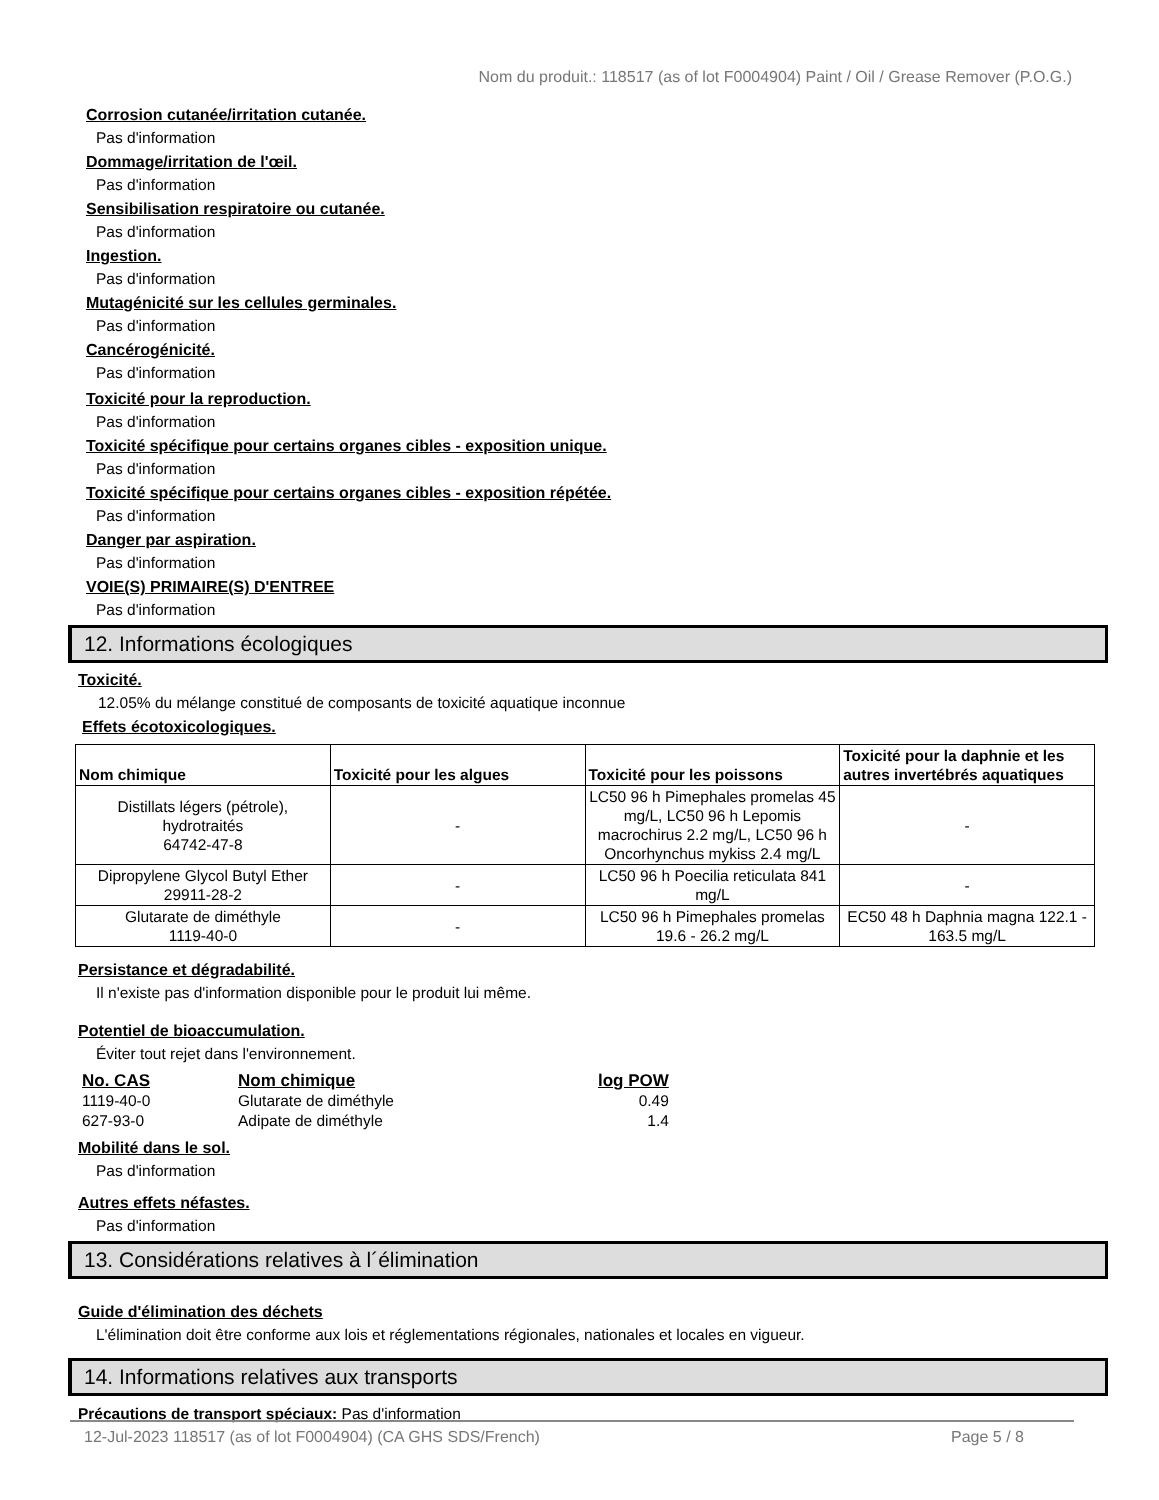Nom du produit.: 118517 (as of lot F0004904) Paint / Oil / Grease Remover (P.O.G.)
Corrosion cutanée/irritation cutanée.
Pas d'information
Dommage/irritation de l'œil.
Pas d'information
Sensibilisation respiratoire ou cutanée.
Pas d'information
Ingestion.
Pas d'information
Mutagénicité sur les cellules germinales.
Pas d'information
Cancérogénicité.
Pas d'information
Toxicité pour la reproduction.
Pas d'information
Toxicité spécifique pour certains organes cibles - exposition unique.
Pas d'information
Toxicité spécifique pour certains organes cibles - exposition répétée.
Pas d'information
Danger par aspiration.
Pas d'information
VOIE(S) PRIMAIRE(S) D'ENTREE
Pas d'information
12. Informations écologiques
Toxicité.
12.05% du mélange constitué de composants de toxicité aquatique inconnue
Effets écotoxicologiques.
| Nom chimique | Toxicité pour les algues | Toxicité pour les poissons | Toxicité pour la daphnie et les autres invertébrés aquatiques |
| --- | --- | --- | --- |
| Distillats légers (pétrole), hydrotraités 64742-47-8 | - | LC50 96 h Pimephales promelas 45 mg/L, LC50 96 h Lepomis macrochirus 2.2 mg/L, LC50 96 h Oncorhynchus mykiss 2.4 mg/L | - |
| Dipropylene Glycol Butyl Ether 29911-28-2 | - | LC50 96 h Poecilia reticulata 841 mg/L | - |
| Glutarate de diméthyle 1119-40-0 | - | LC50 96 h Pimephales promelas 19.6 - 26.2 mg/L | EC50 48 h Daphnia magna 122.1 - 163.5 mg/L |
Persistance et dégradabilité.
Il n'existe pas d'information disponible pour le produit lui même.
Potentiel de bioaccumulation.
Éviter tout rejet dans l'environnement.
| No. CAS | Nom chimique | log POW |
| --- | --- | --- |
| 1119-40-0 | Glutarate de diméthyle | 0.49 |
| 627-93-0 | Adipate de diméthyle | 1.4 |
Mobilité dans le sol.
Pas d'information
Autres effets néfastes.
Pas d'information
13. Considérations relatives à l´élimination
Guide d'élimination des déchets
L'élimination doit être conforme aux lois et réglementations régionales, nationales et locales en vigueur.
14. Informations relatives aux transports
Précautions de transport spéciaux: Pas d'information
12-Jul-2023 118517 (as of lot F0004904) (CA GHS SDS/French) Page 5 / 8